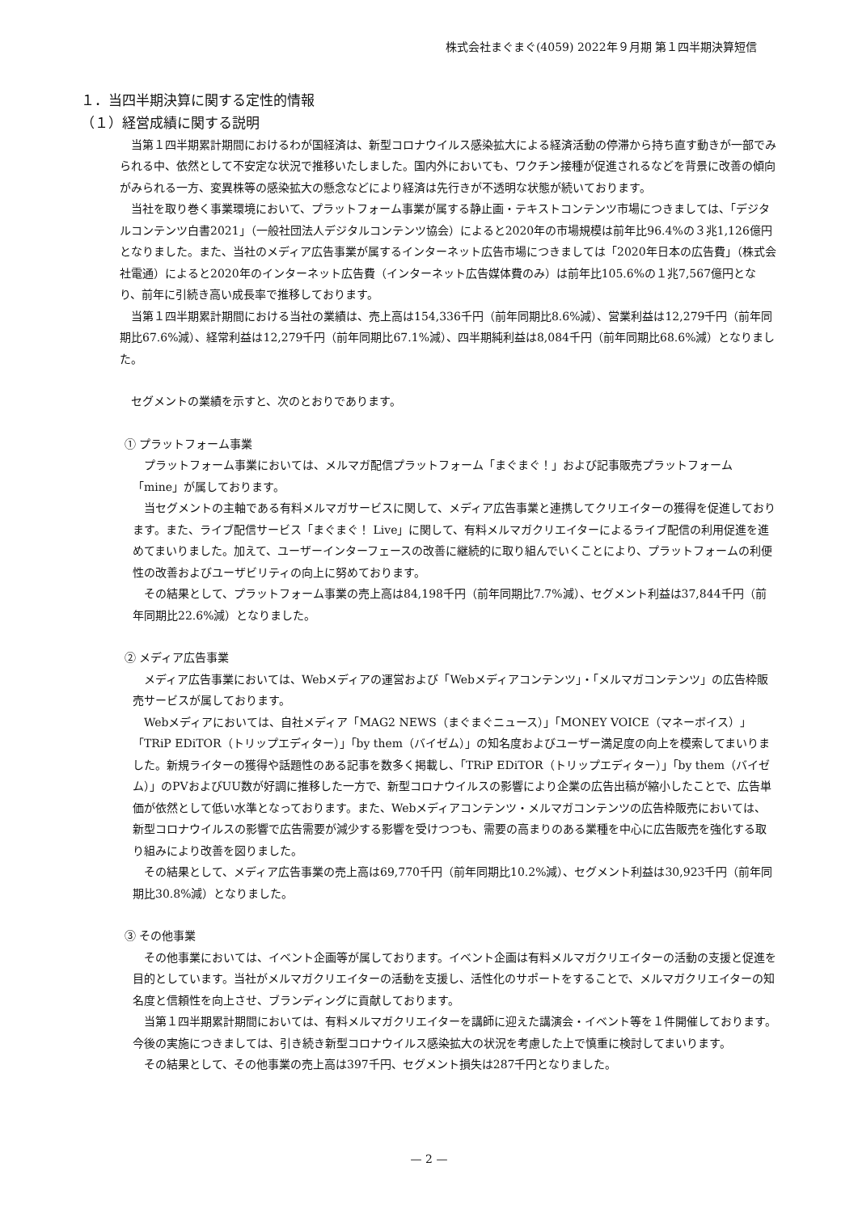株式会社まぐまぐ(4059) 2022年９月期 第１四半期決算短信
１．当四半期決算に関する定性的情報
（１）経営成績に関する説明
当第１四半期累計期間におけるわが国経済は、新型コロナウイルス感染拡大による経済活動の停滞から持ち直す動きが一部でみられる中、依然として不安定な状況で推移いたしました。国内外においても、ワクチン接種が促進されるなどを背景に改善の傾向がみられる一方、変異株等の感染拡大の懸念などにより経済は先行きが不透明な状態が続いております。
当社を取り巻く事業環境において、プラットフォーム事業が属する静止画・テキストコンテンツ市場につきましては、「デジタルコンテンツ白書2021」（一般社団法人デジタルコンテンツ協会）によると2020年の市場規模は前年比96.4%の３兆1,126億円となりました。また、当社のメディア広告事業が属するインターネット広告市場につきましては「2020年日本の広告費」（株式会社電通）によると2020年のインターネット広告費（インターネット広告媒体費のみ）は前年比105.6%の１兆7,567億円となり、前年に引続き高い成長率で推移しております。
当第１四半期累計期間における当社の業績は、売上高は154,336千円（前年同期比8.6%減）、営業利益は12,279千円（前年同期比67.6%減）、経常利益は12,279千円（前年同期比67.1%減）、四半期純利益は8,084千円（前年同期比68.6%減）となりました。
セグメントの業績を示すと、次のとおりであります。
① プラットフォーム事業
プラットフォーム事業においては、メルマガ配信プラットフォーム「まぐまぐ！」および記事販売プラットフォーム「mine」が属しております。
当セグメントの主軸である有料メルマガサービスに関して、メディア広告事業と連携してクリエイターの獲得を促進しております。また、ライブ配信サービス「まぐまぐ！ Live」に関して、有料メルマガクリエイターによるライブ配信の利用促進を進めてまいりました。加えて、ユーザーインターフェースの改善に継続的に取り組んでいくことにより、プラットフォームの利便性の改善およびユーザビリティの向上に努めております。
その結果として、プラットフォーム事業の売上高は84,198千円（前年同期比7.7%減）、セグメント利益は37,844千円（前年同期比22.6%減）となりました。
② メディア広告事業
メディア広告事業においては、Webメディアの運営および「Webメディアコンテンツ」・「メルマガコンテンツ」の広告枠販売サービスが属しております。
Webメディアにおいては、自社メディア「MAG2 NEWS（まぐまぐニュース）」「MONEY VOICE（マネーボイス）」「TRiP EDiTOR（トリップエディター）」「by them（バイゼム）」の知名度およびユーザー満足度の向上を模索してまいりました。新規ライターの獲得や話題性のある記事を数多く掲載し、「TRiP EDiTOR（トリップエディター）」「by them（バイゼム）」のPVおよびUU数が好調に推移した一方で、新型コロナウイルスの影響により企業の広告出稿が縮小したことで、広告単価が依然として低い水準となっております。また、Webメディアコンテンツ・メルマガコンテンツの広告枠販売においては、新型コロナウイルスの影響で広告需要が減少する影響を受けつつも、需要の高まりのある業種を中心に広告販売を強化する取り組みにより改善を図りました。
その結果として、メディア広告事業の売上高は69,770千円（前年同期比10.2%減）、セグメント利益は30,923千円（前年同期比30.8%減）となりました。
③ その他事業
その他事業においては、イベント企画等が属しております。イベント企画は有料メルマガクリエイターの活動の支援と促進を目的としています。当社がメルマガクリエイターの活動を支援し、活性化のサポートをすることで、メルマガクリエイターの知名度と信頼性を向上させ、ブランディングに貢献しております。
当第１四半期累計期間においては、有料メルマガクリエイターを講師に迎えた講演会・イベント等を１件開催しております。今後の実施につきましては、引き続き新型コロナウイルス感染拡大の状況を考慮した上で慎重に検討してまいります。
その結果として、その他事業の売上高は397千円、セグメント損失は287千円となりました。
— 2 —